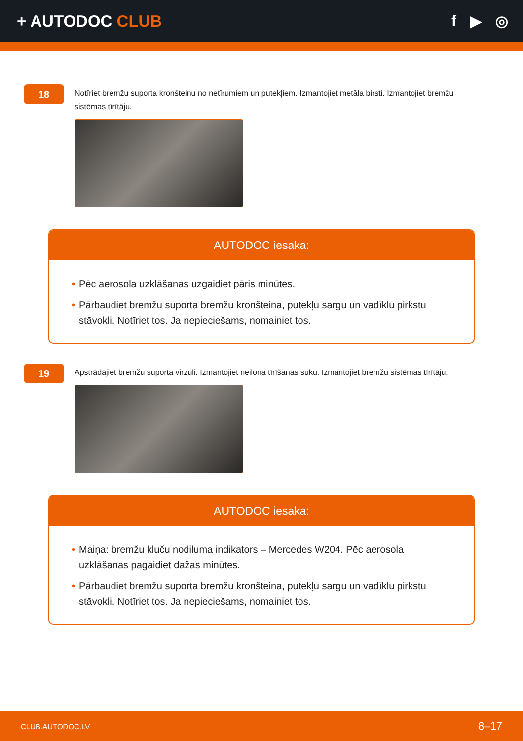+ AUTODOC CLUB f ▶ ◎
18
Notīriet bremžu suporta kronšteinu no netīrumiem un putekļiem. Izmantojiet metāla birsti. Izmantojiet bremžu sistēmas tīrītāju.
AUTODOC iesaka:
• Pēc aerosola uzklāšanas uzgaidiet pāris minūtes.
• Pārbaudiet bremžu suporta bremžu kronšteina, putekļu sargu un vadīklu pirkstu stāvokli. Notīriet tos. Ja nepieciešams, nomainiet tos.
19
Apstrādājiet bremžu suporta virzuli. Izmantojiet neilona tīrīšanas suku. Izmantojiet bremžu sistēmas tīrītāju.
AUTODOC iesaka:
• Maiņa: bremžu kluču nodiluma indikators – Mercedes W204. Pēc aerosola uzklāšanas pagaidiet dažas minūtes.
• Pārbaudiet bremžu suporta bremžu kronšteina, putekļu sargu un vadīklu pirkstu stāvokli. Notīriet tos. Ja nepieciešams, nomainiet tos.
CLUB.AUTODOC.LV 8–17